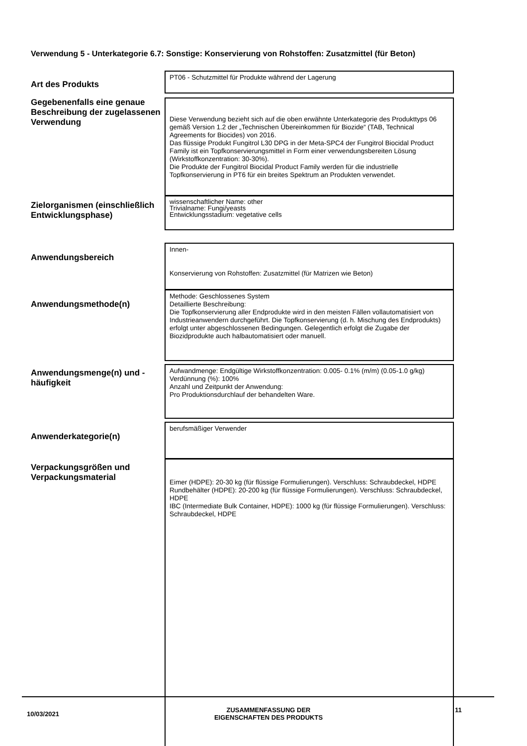Verwendung 5 - Unterkategorie 6.7: Sonstige: Konservierung von Rohstoffen: Zusatzmittel (für Beton)
Art des Produkts
PT06 - Schutzmittel für Produkte während der Lagerung
Gegebenenfalls eine genaue Beschreibung der zugelassenen Verwendung
Diese Verwendung bezieht sich auf die oben erwähnte Unterkategorie des Produkttyps 06 gemäß Version 1.2 der „Technischen Übereinkommen für Biozide“ (TAB, Technical Agreements for Biocides) von 2016.
Das flüssige Produkt Fungitrol L30 DPG in der Meta-SPC4 der Fungitrol Biocidal Product Family ist ein Topfkonservierungsmittel in Form einer verwendungsbereiten Lösung (Wirkstoffkonzentration: 30-30%).
Die Produkte der Fungitrol Biocidal Product Family werden für die industrielle Topfkonservierung in PT6 für ein breites Spektrum an Produkten verwendet.
Zielorganismen (einschließlich Entwicklungsphase)
wissenschaftlicher Name: other
Trivialname: Fungi/yeasts
Entwicklungsstadium: vegetative cells
Anwendungsbereich
Innen-
Konservierung von Rohstoffen: Zusatzmittel (für Matrizen wie Beton)
Anwendungsmethode(n)
Methode: Geschlossenes System
Detaillierte Beschreibung:
Die Topfkonservierung aller Endprodukte wird in den meisten Fällen vollautomatisiert von Industrieanwendern durchgeführt. Die Topfkonservierung (d. h. Mischung des Endprodukts) erfolgt unter abgeschlossenen Bedingungen. Gelegentlich erfolgt die Zugabe der Biozidprodukte auch halbautomatisiert oder manuell.
Anwendungsmenge(n) und -häufigkeit
Aufwandmenge: Endgültige Wirkstoffkonzentration: 0.005- 0.1% (m/m) (0.05-1.0 g/kg)
Verdünnung (%): 100%
Anzahl und Zeitpunkt der Anwendung:
Pro Produktionsdurchlauf der behandelten Ware.
Anwenderkategorie(n)
berufsmäßiger Verwender
Verpackungsgrößen und Verpackungsmaterial
Eimer (HDPE): 20-30 kg (für flüssige Formulierungen). Verschluss: Schraubdeckel, HDPE
Rundbehälter (HDPE): 20-200 kg (für flüssige Formulierungen). Verschluss: Schraubdeckel, HDPE
IBC (Intermediate Bulk Container, HDPE): 1000 kg (für flüssige Formulierungen). Verschluss: Schraubdeckel, HDPE
10/03/2021
ZUSAMMENFASSUNG DER
EIGENSCHAFTEN DES PRODUKTS
11